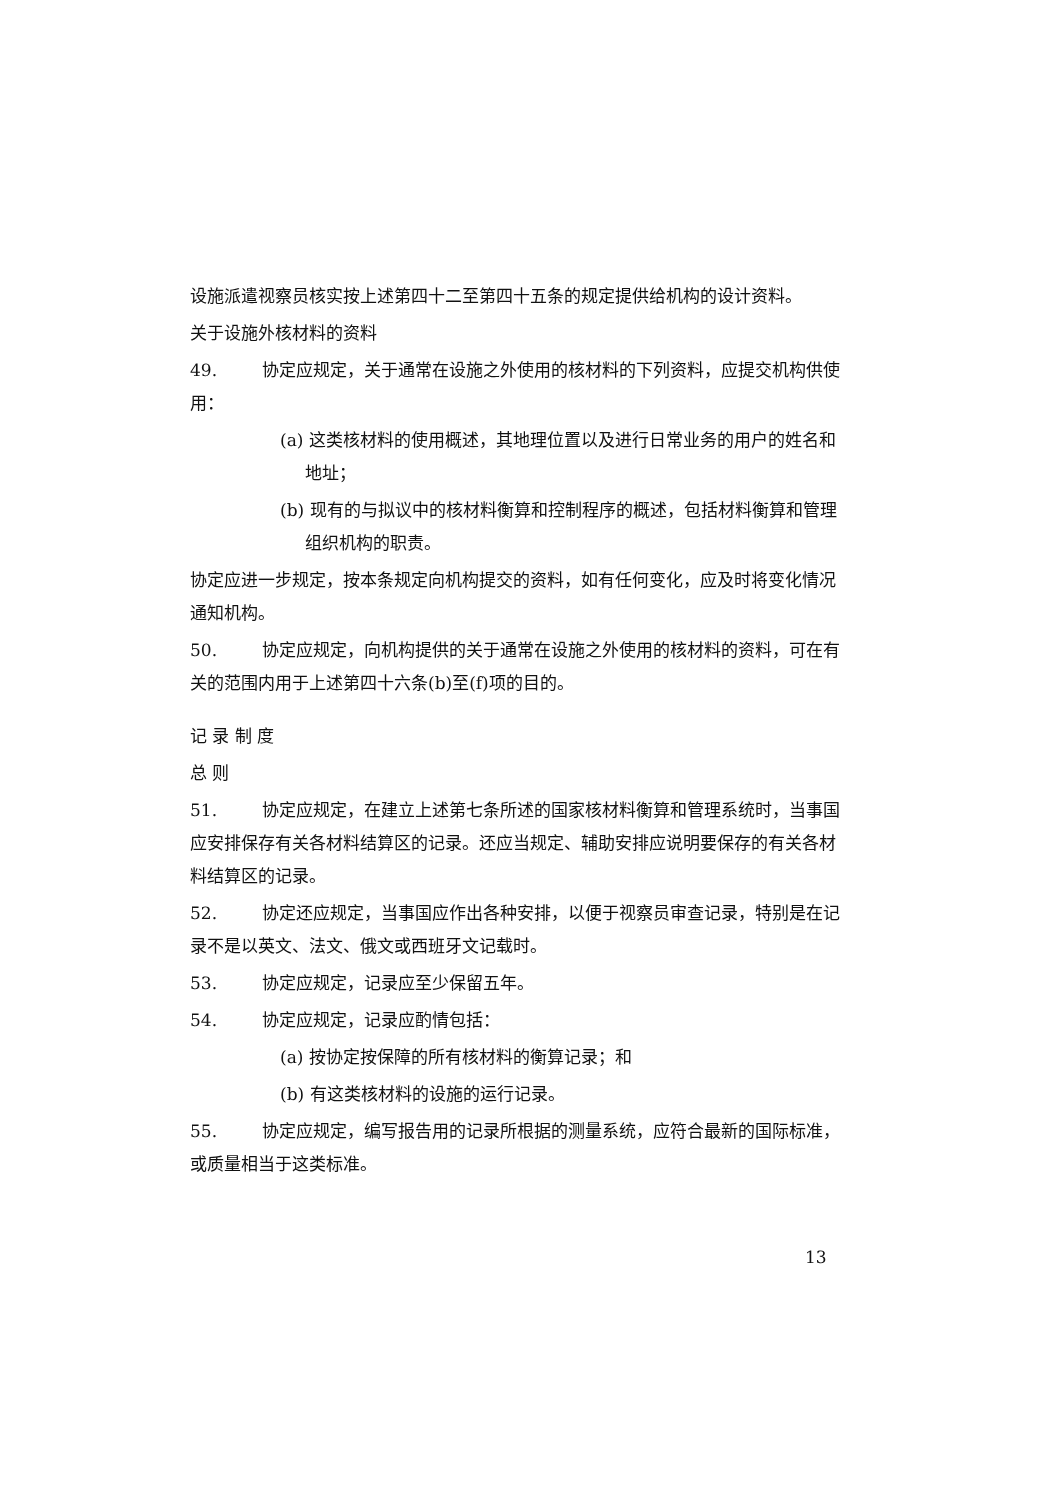设施派遣视察员核实按上述第四十二至第四十五条的规定提供给机构的设计资料。
关于设施外核材料的资料
49. 协定应规定，关于通常在设施之外使用的核材料的下列资料，应提交机构供使用：
(a) 这类核材料的使用概述，其地理位置以及进行日常业务的用户的姓名和地址；
(b) 现有的与拟议中的核材料衡算和控制程序的概述，包括材料衡算和管理组织机构的职责。
协定应进一步规定，按本条规定向机构提交的资料，如有任何变化，应及时将变化情况通知机构。
50. 协定应规定，向机构提供的关于通常在设施之外使用的核材料的资料，可在有关的范围内用于上述第四十六条(b)至(f)项的目的。
记 录 制 度
总 则
51. 协定应规定，在建立上述第七条所述的国家核材料衡算和管理系统时，当事国应安排保存有关各材料结算区的记录。还应当规定、辅助安排应说明要保存的有关各材料结算区的记录。
52. 协定还应规定，当事国应作出各种安排，以便于视察员审查记录，特别是在记录不是以英文、法文、俄文或西班牙文记载时。
53. 协定应规定，记录应至少保留五年。
54. 协定应规定，记录应酌情包括：
(a) 按协定按保障的所有核材料的衡算记录；和
(b) 有这类核材料的设施的运行记录。
55. 协定应规定，编写报告用的记录所根据的测量系统，应符合最新的国际标准，或质量相当于这类标准。
13